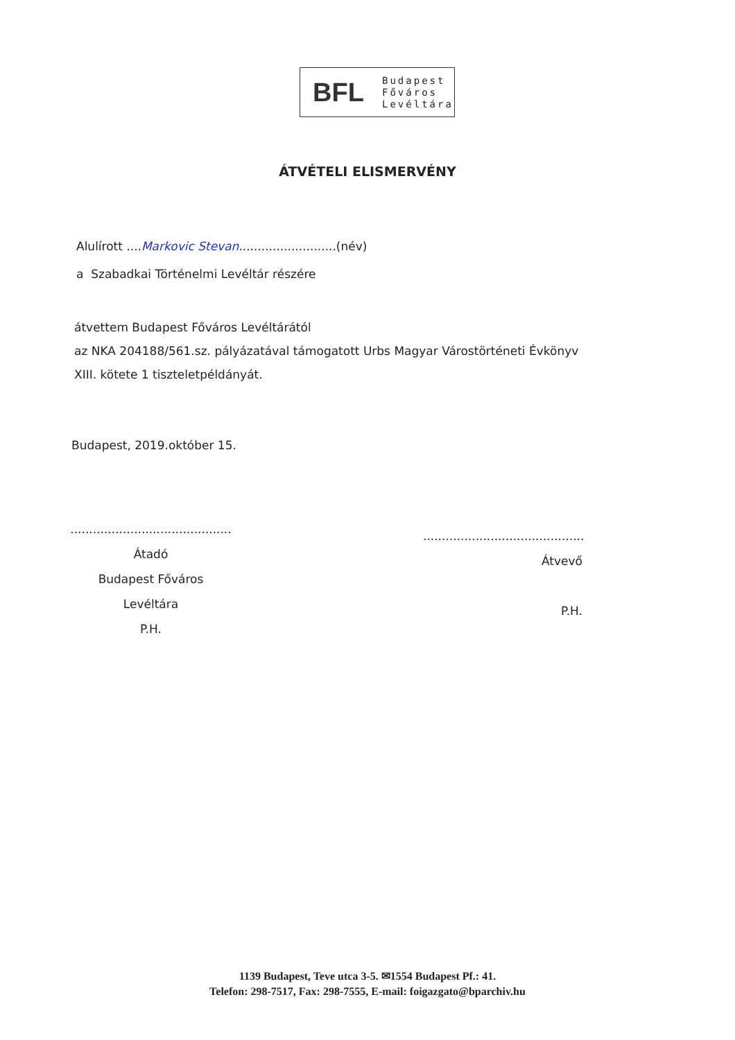BFL
Budapest
Főváros
Levéltára
ÁTVÉTELI ELISMERVÉNY
Alulírott ....Markovic Stevan..........................(név)
a Szabadkai Történelmi Levéltár részére
átvettem Budapest Főváros Levéltárától
az NKA 204188/561.sz. pályázatával támogatott Urbs Magyar Várostörténeti Évkönyv
XIII. kötete 1 tiszteletpéldányát.
Budapest, 2019.október 15.
...........................................
Átadó
Budapest Főváros Levéltára
P.H.
...........................................
Átvevő
P.H.
1139 Budapest, Teve utca 3-5. ✉1554 Budapest Pf.: 41.
Telefon: 298-7517, Fax: 298-7555, E-mail: foigazgato@bparchiv.hu